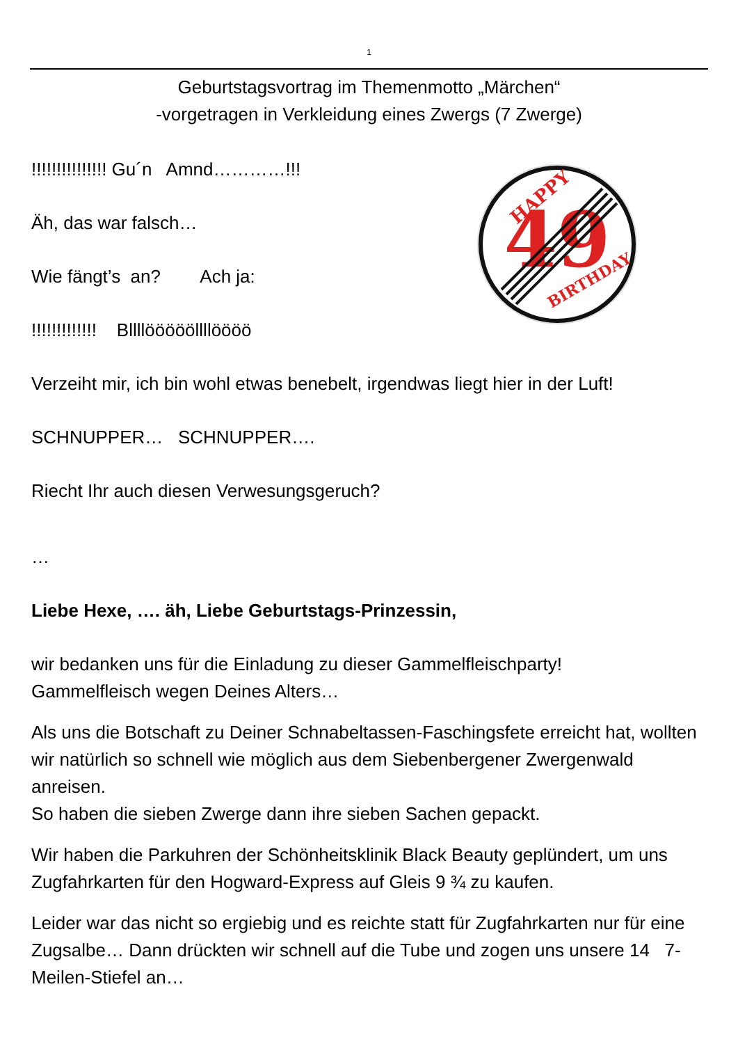1
Geburtstagsvortrag im Themenmotto „Märchen“
-vorgetragen in Verkleidung eines Zwergs (7 Zwerge)
49
HAPPY
BIRTHDAY
!!!!!!!!!!!!!!! Gu´n Amnd…………!!!
Äh, das war falsch…
Wie fängt’s an? Ach ja:
!!!!!!!!!!!!! Bllllöööööllllöööö
Verzeiht mir, ich bin wohl etwas benebelt, irgendwas liegt hier in der Luft!
SCHNUPPER… SCHNUPPER….
Riecht Ihr auch diesen Verwesungsgeruch?
…
Liebe Hexe, …. äh, Liebe Geburtstags-Prinzessin,
wir bedanken uns für die Einladung zu dieser Gammelfleischparty!
Gammelfleisch wegen Deines Alters…
Als uns die Botschaft zu Deiner Schnabeltassen-Faschingsfete erreicht hat, wollten wir natürlich so schnell wie möglich aus dem Siebenbergener Zwergenwald anreisen.
So haben die sieben Zwerge dann ihre sieben Sachen gepackt.
Wir haben die Parkuhren der Schönheitsklinik Black Beauty geplündert, um uns Zugfahrkarten für den Hogward-Express auf Gleis 9 ¾ zu kaufen.
Leider war das nicht so ergiebig und es reichte statt für Zugfahrkarten nur für eine Zugsalbe… Dann drückten wir schnell auf die Tube und zogen uns unsere 14 7-Meilen-Stiefel an…